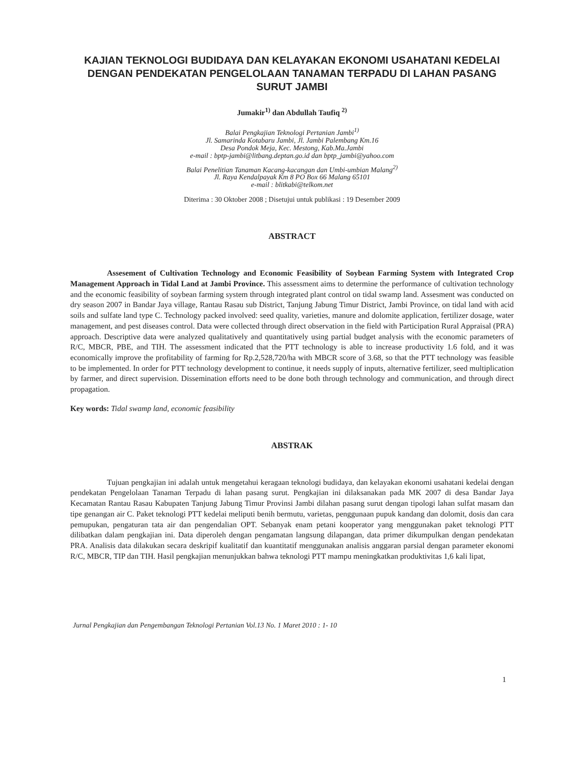KAJIAN TEKNOLOGI BUDIDAYA DAN KELAYAKAN EKONOMI USAHATANI KEDELAI DENGAN PENDEKATAN PENGELOLAAN TANAMAN TERPADU DI LAHAN PASANG SURUT JAMBI
Jumakir<sup>1)</sup> dan Abdullah Taufiq <sup>2)</sup>
Balai Pengkajian Teknologi Pertanian Jambi<sup>1)</sup>
Jl. Samarinda Kotabaru Jambi, Jl. Jambi Palembang Km.16
Desa Pondok Meja, Kec. Mestong, Kab.Ma.Jambi
e-mail : bptp-jambi@litbang.deptan.go.id dan bptp_jambi@yahoo.com
Balai Penelitian Tanaman Kacang-kacangan dan Umbi-umbian Malang<sup>2)</sup>
Jl. Raya Kendalpayak Km 8 PO Box 66 Malang 65101
e-mail : blitkabi@telkom.net
Diterima : 30 Oktober 2008 ; Disetujui untuk publikasi : 19 Desember 2009
ABSTRACT
Assesement of Cultivation Technology and Economic Feasibility of Soybean Farming System with Integrated Crop Management Approach in Tidal Land at Jambi Province. This assessment aims to determine the performance of cultivation technology and the economic feasibility of soybean farming system through integrated plant control on tidal swamp land. Assesment was conducted on dry season 2007 in Bandar Jaya village, Rantau Rasau sub District, Tanjung Jabung Timur District, Jambi Province, on tidal land with acid soils and sulfate land type C. Technology packed involved: seed quality, varieties, manure and dolomite application, fertilizer dosage, water management, and pest diseases control. Data were collected through direct observation in the field with Participation Rural Appraisal (PRA) approach. Descriptive data were analyzed qualitatively and quantitatively using partial budget analysis with the economic parameters of R/C, MBCR, PBE, and TIH. The assessment indicated that the PTT technology is able to increase productivity 1.6 fold, and it was economically improve the profitability of farming for Rp.2,528,720/ha with MBCR score of 3.68, so that the PTT technology was feasible to be implemented. In order for PTT technology development to continue, it needs supply of inputs, alternative fertilizer, seed multiplication by farmer, and direct supervision. Dissemination efforts need to be done both through technology and communication, and through direct propagation.
Key words: Tidal swamp land, economic feasibility
ABSTRAK
Tujuan pengkajian ini adalah untuk mengetahui keragaan teknologi budidaya, dan kelayakan ekonomi usahatani kedelai dengan pendekatan Pengelolaan Tanaman Terpadu di lahan pasang surut. Pengkajian ini dilaksanakan pada MK 2007 di desa Bandar Jaya Kecamatan Rantau Rasau Kabupaten Tanjung Jabung Timur Provinsi Jambi dilahan pasang surut dengan tipologi lahan sulfat masam dan tipe genangan air C. Paket teknologi PTT kedelai meliputi benih bermutu, varietas, penggunaan pupuk kandang dan dolomit, dosis dan cara pemupukan, pengaturan tata air dan pengendalian OPT. Sebanyak enam petani kooperator yang menggunakan paket teknologi PTT dilibatkan dalam pengkajian ini. Data diperoleh dengan pengamatan langsung dilapangan, data primer dikumpulkan dengan pendekatan PRA. Analisis data dilakukan secara deskripif kualitatif dan kuantitatif menggunakan analisis anggaran parsial dengan parameter ekonomi R/C, MBCR, TIP dan TIH. Hasil pengkajian menunjukkan bahwa teknologi PTT mampu meningkatkan produktivitas 1,6 kali lipat,
Jurnal Pengkajian dan Pengembangan Teknologi Pertanian Vol.13 No. 1 Maret 2010 : 1- 10
1